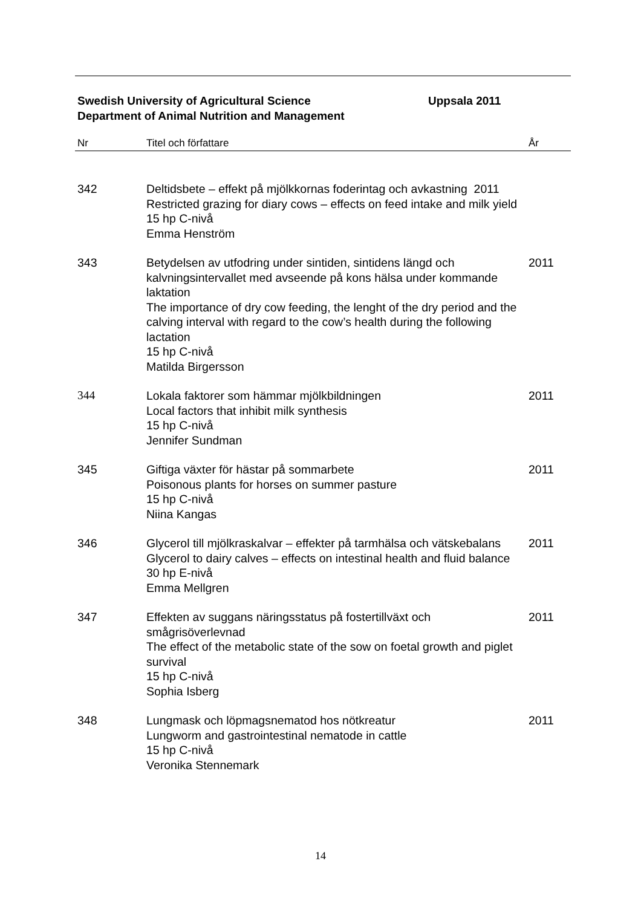Swedish University of Agricultural Science
Department of Animal Nutrition and Management
Uppsala 2011
| Nr | Titel och författare | År |
| --- | --- | --- |
| 342 | Deltidsbete – effekt på mjölkkornas foderintag och avkastning 2011 Restricted grazing for diary cows – effects on feed intake and milk yield 15 hp C-nivå Emma Henström | |
| 343 | Betydelsen av utfodring under sintiden, sintidens längd och kalvningsintervallet med avseende på kons hälsa under kommande laktation The importance of dry cow feeding, the lenght of the dry period and the calving interval with regard to the cow’s health during the following lactation 15 hp C-nivå Matilda Birgersson | 2011 |
| 344 | Lokala faktorer som hämmar mjölkbildningen Local factors that inhibit milk synthesis 15 hp C-nivå Jennifer Sundman | 2011 |
| 345 | Giftiga växter för hästar på sommarbete Poisonous plants for horses on summer pasture 15 hp C-nivå Niina Kangas | 2011 |
| 346 | Glycerol till mjölkraskalvar – effekter på tarmhälsa och vätskebalans Glycerol to dairy calves – effects on intestinal health and fluid balance 30 hp E-nivå Emma Mellgren | 2011 |
| 347 | Effekten av suggans näringsstatus på fostertillväxt och smågrisöverlevnad The effect of the metabolic state of the sow on foetal growth and piglet survival 15 hp C-nivå Sophia Isberg | 2011 |
| 348 | Lungmask och löpmagsnematod hos nötkreatur Lungworm and gastrointestinal nematode in cattle 15 hp C-nivå Veronika Stennemark | 2011 |
14